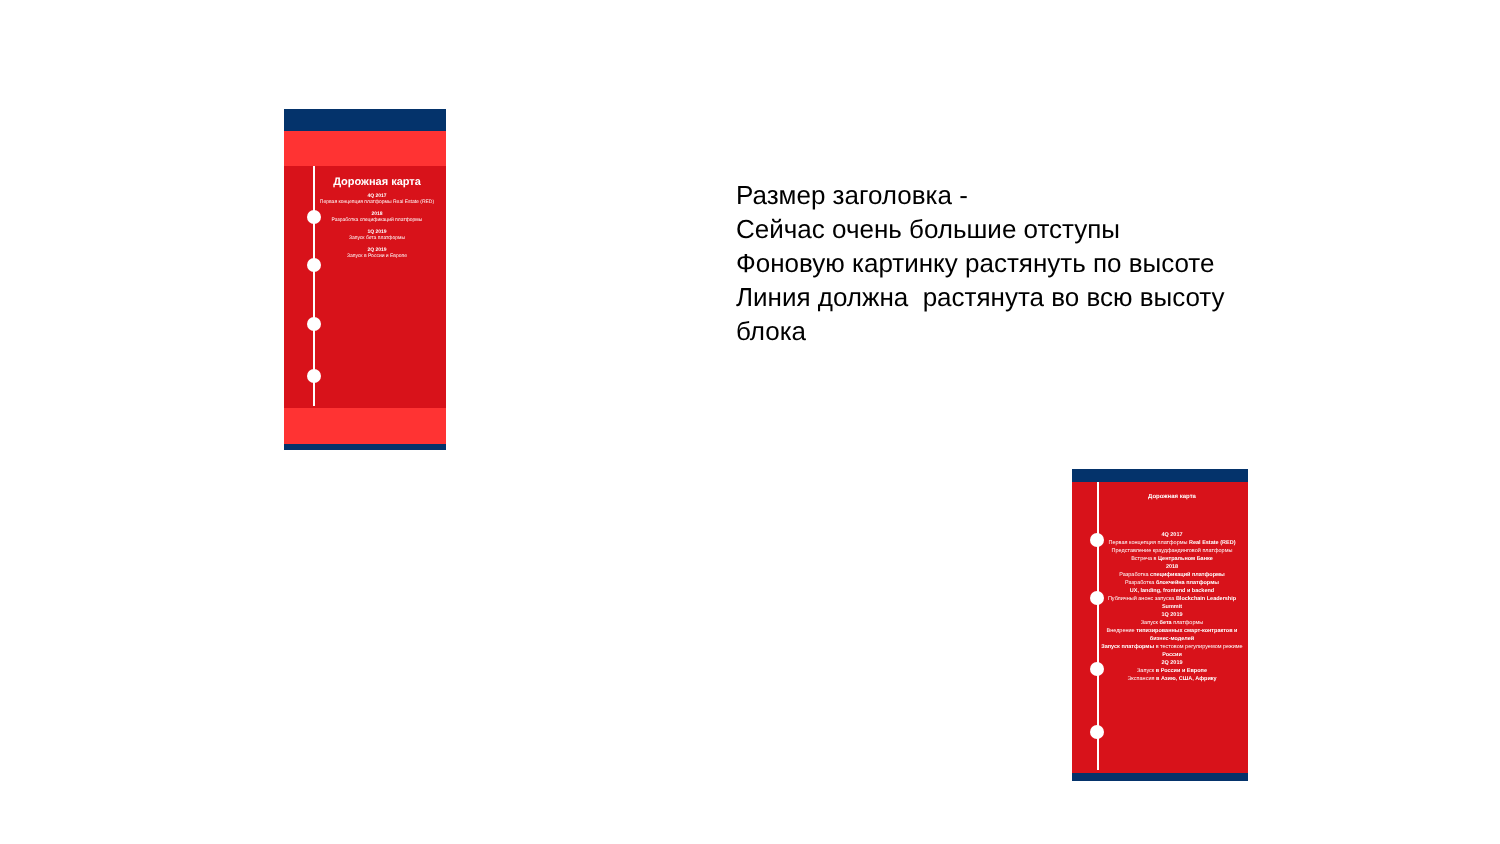Дорожная карта
4Q 2017
Первая концепция платформы Real Estate (RED)
2018
Разработка спецификаций платформы
1Q 2019
Запуск бета платформы
2Q 2019
Запуск в России и Европе
Размер заголовка -
Сейчас очень большие отступы
Фоновую картинку растянуть по высоте
Линия должна растянута во всю высоту
блока
Дорожная карта
4Q 2017
Первая концепция платформы Real Estate (RED)
Представление краудфандинговой платформы
Встреча в Центральном Банке
2018
Разработка спецификаций платформы
Разработка блокчейна платформы
UX, landing, frontend и backend
Публичный анонс запуска Blockchain Leadership Summit
1Q 2019
Запуск бета платформы
Внедрение типизированных смарт-контрактов и бизнес-моделей
Запуск платформы в тестовом регулируемом режиме России
2Q 2019
Запуск в России и Европе
Экспансия в Азию, США, Африку